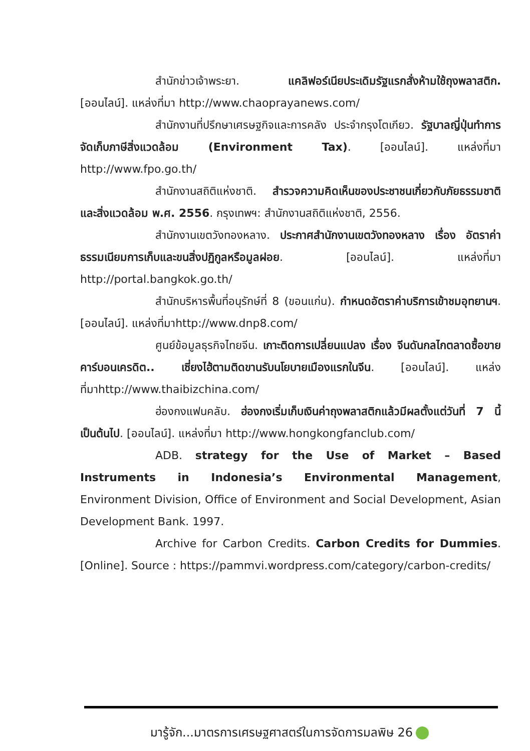สำนักข่าวเจ้าพระยา. แคลิฟอร์เนียประเดิมรัฐแรกสั่งห้ามใช้ถุงพลาสติก. [ออนไลน์]. แหล่งที่มา http://www.chaoprayanews.com/
สำนักงานที่ปรึกษาเศรษฐกิจและการคลัง ประจำกรุงโตเกียว. รัฐบาลญี่ปุ่นทำการจัดเก็บภาษีสิ่งแวดล้อม (Environment Tax). [ออนไลน์]. แหล่งที่มา http://www.fpo.go.th/
สำนักงานสถิติแห่งชาติ. สำรวจความคิดเห็นของประชาชนเกี่ยวกับภัยธรรมชาติและสิ่งแวดล้อม พ.ศ. 2556. กรุงเทพฯ: สำนักงานสถิติแห่งชาติ, 2556.
สำนักงานเขตวังทองหลาง. ประกาศสำนักงานเขตวังทองหลาง เรื่อง อัตราค่าธรรมเนียมการเก็บและขนสิ่งปฏิกูลหรือมูลฝอย. [ออนไลน์]. แหล่งที่มา http://portal.bangkok.go.th/
สำนักบริหารพื้นที่อนุรักษ์ที่ 8 (ขอนแก่น). กำหนดอัตราค่าบริการเข้าชมอุทยานฯ. [ออนไลน์]. แหล่งที่มาhttp://www.dnp8.com/
ศูนย์ข้อมูลธุรกิจไทยจีน. เกาะติดการเปลี่ยนแปลง เรื่อง จีนดันกลไกตลาดซื้อขายคาร์บอนเครดิต.. เซี่ยงไฮ้ตามติดขานรับนโยบายเมืองแรกในจีน. [ออนไลน์]. แหล่งที่มาhttp://www.thaibizchina.com/
ฮ่องกงแฟนคลับ. ฮ่องกงเริ่มเก็บเงินค่าถุงพลาสติกแล้วมีผลตั้งแต่วันที่ 7 นี้เป็นต้นไป. [ออนไลน์]. แหล่งที่มา http://www.hongkongfanclub.com/
ADB. strategy for the Use of Market – Based Instruments in Indonesia’s Environmental Management, Environment Division, Office of Environment and Social Development, Asian Development Bank. 1997.
Archive for Carbon Credits. Carbon Credits for Dummies. [Online]. Source : https://pammvi.wordpress.com/category/carbon-credits/
มารู้จัก...มาตรการเศรษฐศาสตร์ในการจัดการมลพิษ 26